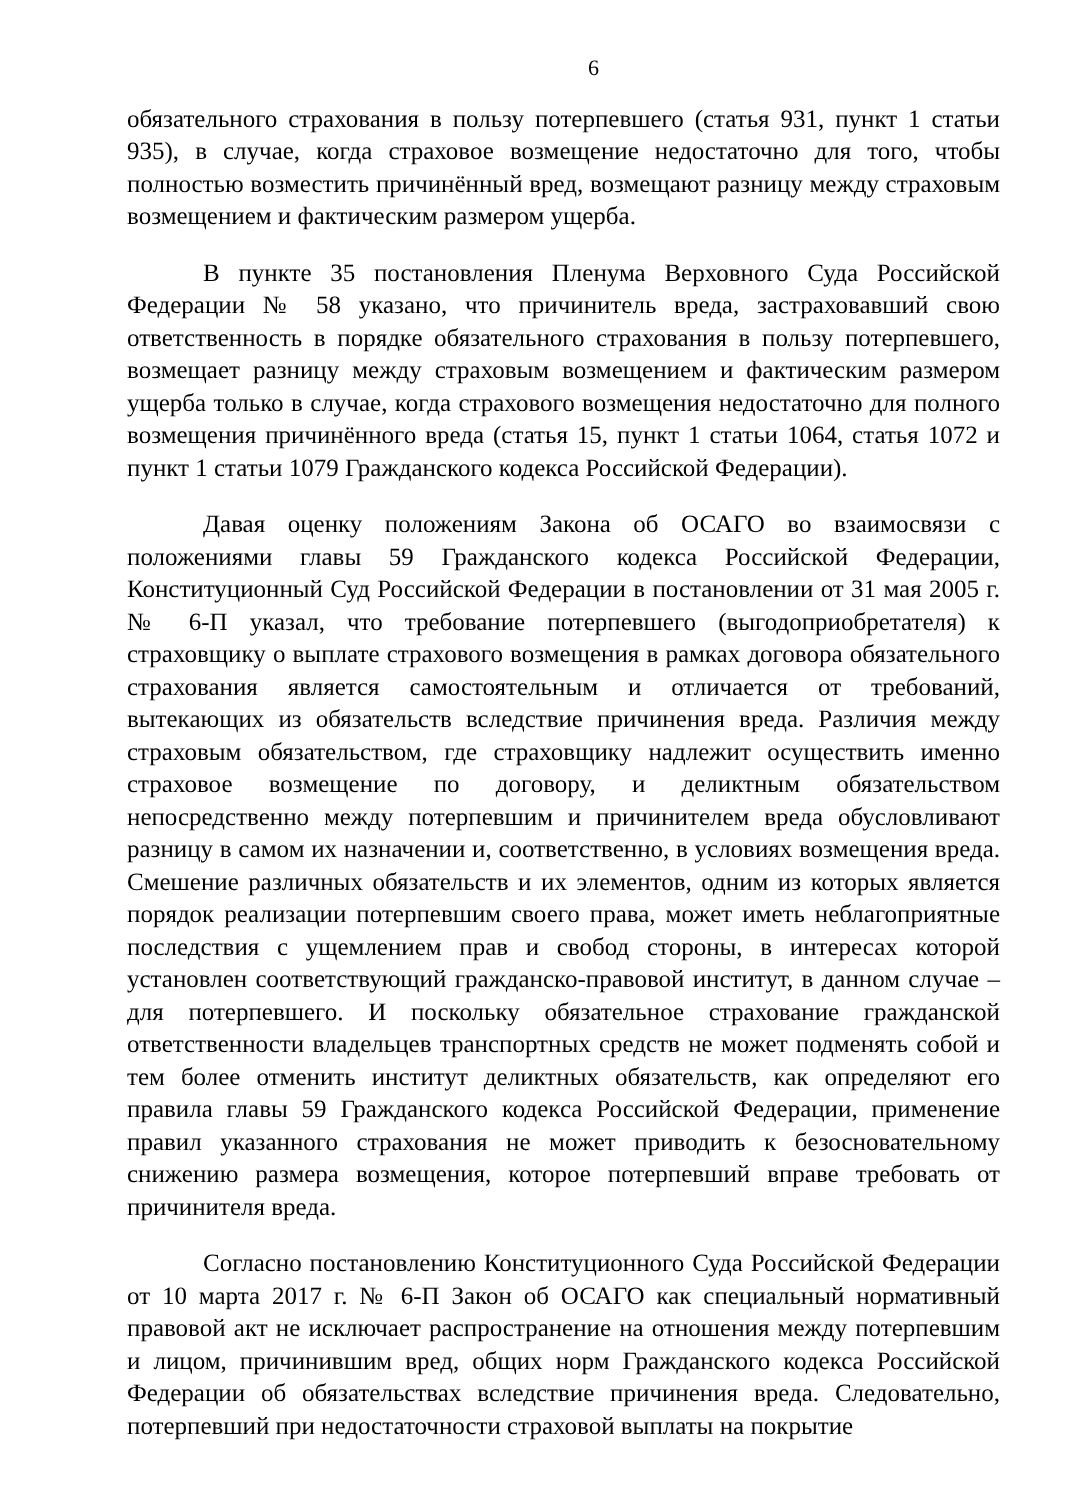6
обязательного страхования в пользу потерпевшего (статья 931, пункт 1 статьи 935), в случае, когда страховое возмещение недостаточно для того, чтобы полностью возместить причинённый вред, возмещают разницу между страховым возмещением и фактическим размером ущерба.
В пункте 35 постановления Пленума Верховного Суда Российской Федерации № 58 указано, что причинитель вреда, застраховавший свою ответственность в порядке обязательного страхования в пользу потерпевшего, возмещает разницу между страховым возмещением и фактическим размером ущерба только в случае, когда страхового возмещения недостаточно для полного возмещения причинённого вреда (статья 15, пункт 1 статьи 1064, статья 1072 и пункт 1 статьи 1079 Гражданского кодекса Российской Федерации).
Давая оценку положениям Закона об ОСАГО во взаимосвязи с положениями главы 59 Гражданского кодекса Российской Федерации, Конституционный Суд Российской Федерации в постановлении от 31 мая 2005 г. № 6-П указал, что требование потерпевшего (выгодоприобретателя) к страховщику о выплате страхового возмещения в рамках договора обязательного страхования является самостоятельным и отличается от требований, вытекающих из обязательств вследствие причинения вреда. Различия между страховым обязательством, где страховщику надлежит осуществить именно страховое возмещение по договору, и деликтным обязательством непосредственно между потерпевшим и причинителем вреда обусловливают разницу в самом их назначении и, соответственно, в условиях возмещения вреда. Смешение различных обязательств и их элементов, одним из которых является порядок реализации потерпевшим своего права, может иметь неблагоприятные последствия с ущемлением прав и свобод стороны, в интересах которой установлен соответствующий гражданско-правовой институт, в данном случае – для потерпевшего. И поскольку обязательное страхование гражданской ответственности владельцев транспортных средств не может подменять собой и тем более отменить институт деликтных обязательств, как определяют его правила главы 59 Гражданского кодекса Российской Федерации, применение правил указанного страхования не может приводить к безосновательному снижению размера возмещения, которое потерпевший вправе требовать от причинителя вреда.
Согласно постановлению Конституционного Суда Российской Федерации от 10 марта 2017 г. № 6-П Закон об ОСАГО как специальный нормативный правовой акт не исключает распространение на отношения между потерпевшим и лицом, причинившим вред, общих норм Гражданского кодекса Российской Федерации об обязательствах вследствие причинения вреда. Следовательно, потерпевший при недостаточности страховой выплаты на покрытие